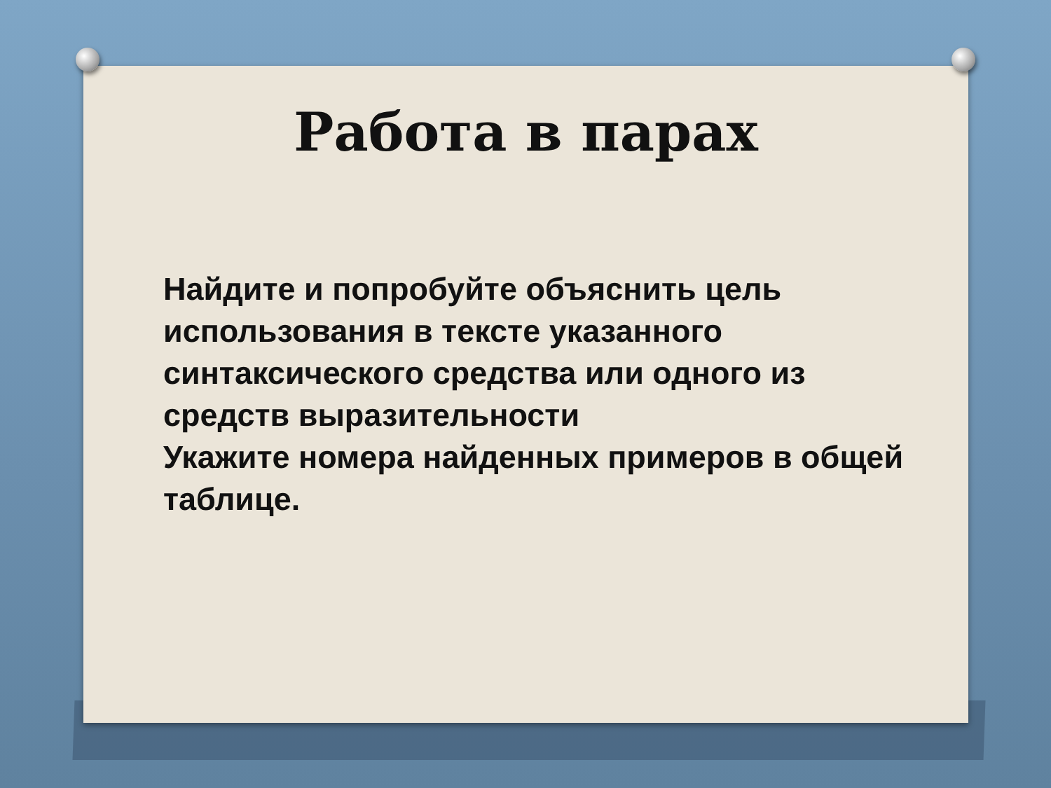Работа в парах
Найдите и попробуйте объяснить цель использования в тексте указанного синтаксического средства или одного из средств выразительности
Укажите номера найденных примеров в общей таблице.